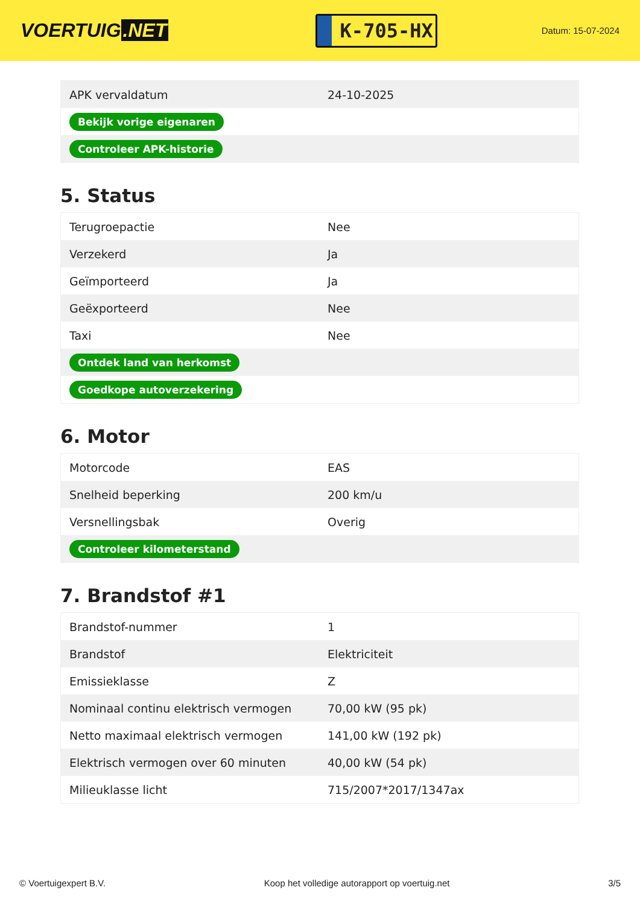VOERTUIG.NET
K-705-HX
Datum: 15-07-2024
| APK vervaldatum | 24-10-2025 |
| Bekijk vorige eigenaren | |
| Controleer APK-historie | |
5. Status
| Terugroepactie | Nee |
| Verzekerd | Ja |
| Geïmporteerd | Ja |
| Geëxporteerd | Nee |
| Taxi | Nee |
| Ontdek land van herkomst | |
| Goedkope autoverzekering | |
6. Motor
| Motorcode | EAS |
| Snelheid beperking | 200 km/u |
| Versnellingsbak | Overig |
| Controleer kilometerstand | |
7. Brandstof #1
| Brandstof-nummer | 1 |
| Brandstof | Elektriciteit |
| Emissieklasse | Z |
| Nominaal continu elektrisch vermogen | 70,00 kW (95 pk) |
| Netto maximaal elektrisch vermogen | 141,00 kW (192 pk) |
| Elektrisch vermogen over 60 minuten | 40,00 kW (54 pk) |
| Milieuklasse licht | 715/2007*2017/1347ax |
© Voertuigexpert B.V. Koop het volledige autorapport op voertuig.net 3/5